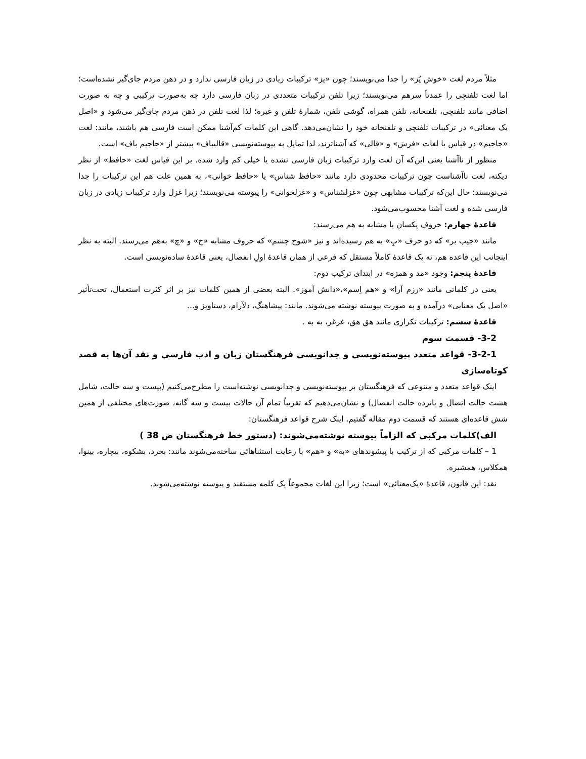مثلاً مردم لغت «خوش پُز» را جدا می‌نویسند؛ چون «پز» ترکیبات زیادی در زبان فارسی ندارد و در ذهن مردم جای‌گیر نشده‌است؛ اما لغت تلفنچی را عمدتاً سرهم می‌نویسند؛ زیرا تلفن ترکیبات متعددی در زبان فارسی دارد چه به‌صورت ترکیبی و چه به صورت اضافی مانند تلفنچی، تلفنخانه، تلفن همراه، گوشی تلفن، شمارهٔ تلفن و غیره؛ لذا لغت تلفن در ذهن مردم جای‌گیر می‌شود و «اصل یک معنائی» در ترکیبات تلفنچی و تلفنخانه خود را نشان‌می‌دهد. گاهی این کلمات کم‌آشنا ممکن است فارسی هم باشند، مانند: لغت «جاجیم» در قیاس با لغات «فرش» و «قالی» که آشناترند، لذا تمایل به پیوسته‌نویسی «قالیباف» بیشتر از «جاجیم باف» است.
منظور از ناآشنا یعنی این‌که آن لغت وارد ترکیبات زبان فارسی نشده یا خیلی کم وارد شده. بر این قیاس لغت «حافظ» از نظر دیکته، لغت ناآشناست چون ترکیبات محدودی دارد مانند «حافظ شناس» یا «حافظ خوانی»، به همین علت هم این ترکیبات را جدا می‌نویسند؛ حال این‌که ترکیبات مشابهی چون «غزلشناس» و «غزلخوانی» را پیوسته می‌نویسند؛ زیرا غزل وارد ترکیبات زیادی در زبان فارسی شده و لغت آشنا محسوب‌می‌شود.
قاعدهٔ چهارم: حروف یکسان یا مشابه به هم می‌رسند:
مانند «جیب بر» که دو حرف «بِ» به هم رسیده‌اند و نیز «شوخ چشم» که حروف مشابه «خ» و «چ» به‌هم می‌رسند. البته به نظر اینجانب این قاعده هم، نه یک قاعدهٔ کاملاً مستقل که فرعی از همان قاعدهٔ اولِ انفصال، یعنی قاعدهٔ ساده‌نویسی است.
قاعدهٔ پنجم: وجود «مد و همزه» در ابتدای ترکیب دوم:
یعنی در کلماتی مانند «رزم آرا» و «هم اِسم»،«دانش آموز». البته بعضی از همین کلمات نیز بر اثر کثرت استعمال، تحت‌تأثیر «اصل یک معنایی» درآمده و به صورت پیوسته نوشته می‌شوند. مانند: پیشاهنگ، دلآرام، دستاویز و...
قاعدهٔ ششم: ترکیبات تکراری مانند هق هق، غرغر، به به .
3-2- قسمت سوم
3-2-1- قواعد متعدد پیوسته‌نویسی و جدانویسی فرهنگستان زبان و ادب فارسی و نقد آن‌ها به قصد کوتاه‌سازی
اینک قواعد متعدد و متنوعی که فرهنگستان بر پیوسته‌نویسی و جدانویسی نوشته‌است را مطرح‌می‌کنیم (بیست و سه حالت، شامل هشت حالت اتصال و پانزده حالت انفصال) و نشان‌می‌دهیم که تقریباً تمام آن حالات بیست و سه گانه، صورت‌های مختلفی از همین شش قاعده‌ای هستند که قسمت دوم مقاله گفتیم. اینک شرح قواعد فرهنگستان:
الف)کلمات مرکبی که الزاماً پیوسته نوشته‌می‌شوند: (دستور خط فرهنگستان ص 38 )
1 – کلمات مرکبی که از ترکیب با پیشوندهای «به» و «هم» با رعایت استثناهائی ساخته‌می‌شوند مانند: بخرد، بشکوه، بیچاره، بینوا، همکلاس، همشیره.
نقد: این قانون، قاعدهٔ «یک‌معنائی» است؛ زیرا این لغات مجموعاً یک کلمه مشتقند و پیوسته نوشته‌می‌شوند.